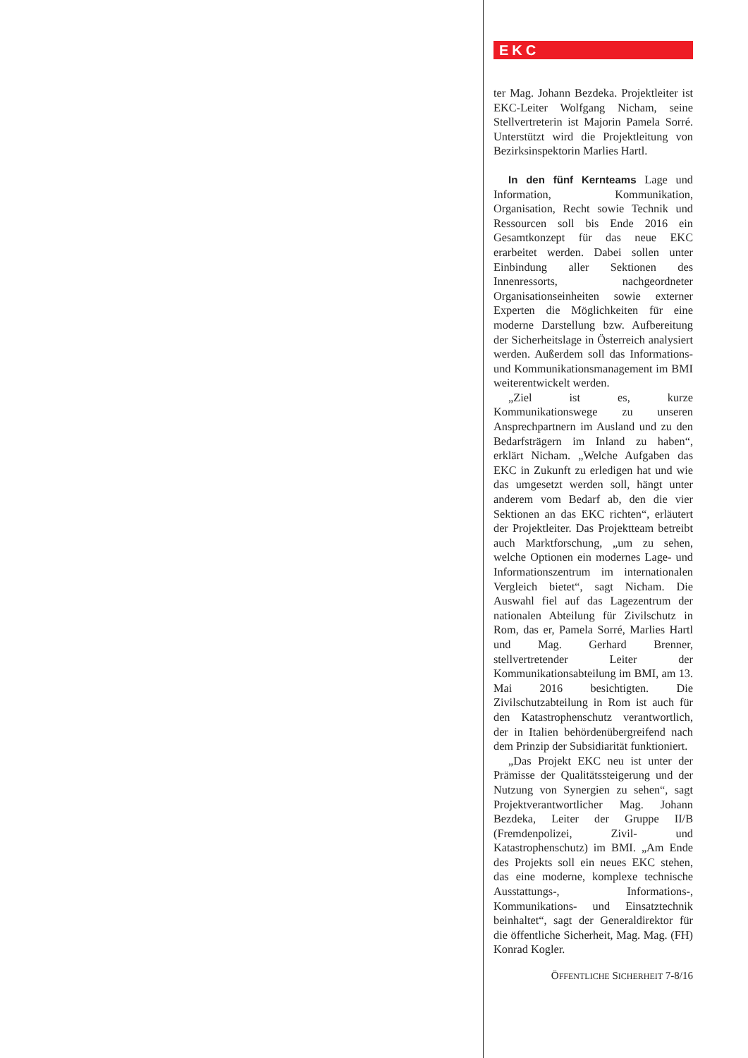EKC
ter Mag. Johann Bezdeka. Projektleiter ist EKC-Leiter Wolfgang Nicham, seine Stellvertreterin ist Majorin Pamela Sorré. Unterstützt wird die Projektleitung von Bezirksinspektorin Marlies Hartl.
In den fünf Kernteams Lage und Information, Kommunikation, Organisation, Recht sowie Technik und Ressourcen soll bis Ende 2016 ein Gesamtkonzept für das neue EKC erarbeitet werden. Dabei sollen unter Einbindung aller Sektionen des Innenressorts, nachgeordneter Organisationseinheiten sowie externer Experten die Möglichkeiten für eine moderne Darstellung bzw. Aufbereitung der Sicherheitslage in Österreich analysiert werden. Außerdem soll das Informations- und Kommunikationsmanagement im BMI weiterentwickelt werden.
„Ziel ist es, kurze Kommunikationswege zu unseren Ansprechpartnern im Ausland und zu den Bedarfsträgern im Inland zu haben“, erklärt Nicham. „Welche Aufgaben das EKC in Zukunft zu erledigen hat und wie das umgesetzt werden soll, hängt unter anderem vom Bedarf ab, den die vier Sektionen an das EKC richten“, erläutert der Projektleiter. Das Projektteam betreibt auch Marktforschung, „um zu sehen, welche Optionen ein modernes Lage- und Informationszentrum im internationalen Vergleich bietet“, sagt Nicham. Die Auswahl fiel auf das Lagezentrum der nationalen Abteilung für Zivilschutz in Rom, das er, Pamela Sorré, Marlies Hartl und Mag. Gerhard Brenner, stellvertretender Leiter der Kommunikationsabteilung im BMI, am 13. Mai 2016 besichtigten. Die Zivilschutzabteilung in Rom ist auch für den Katastrophenschutz verantwortlich, der in Italien behördenübergreifend nach dem Prinzip der Subsidiarität funktioniert.
„Das Projekt EKC neu ist unter der Prämisse der Qualitätssteigerung und der Nutzung von Synergien zu sehen“, sagt Projektverantwortlicher Mag. Johann Bezdeka, Leiter der Gruppe II/B (Fremdenpolizei, Zivil- und Katastrophenschutz) im BMI. „Am Ende des Projekts soll ein neues EKC stehen, das eine moderne, komplexe technische Ausstattungs-, Informations-, Kommunikations- und Einsatztechnik beinhaltet“, sagt der Generaldirektor für die öffentliche Sicherheit, Mag. Mag. (FH) Konrad Kogler.
ÖFFENTLICHE SICHERHEIT 7-8/16